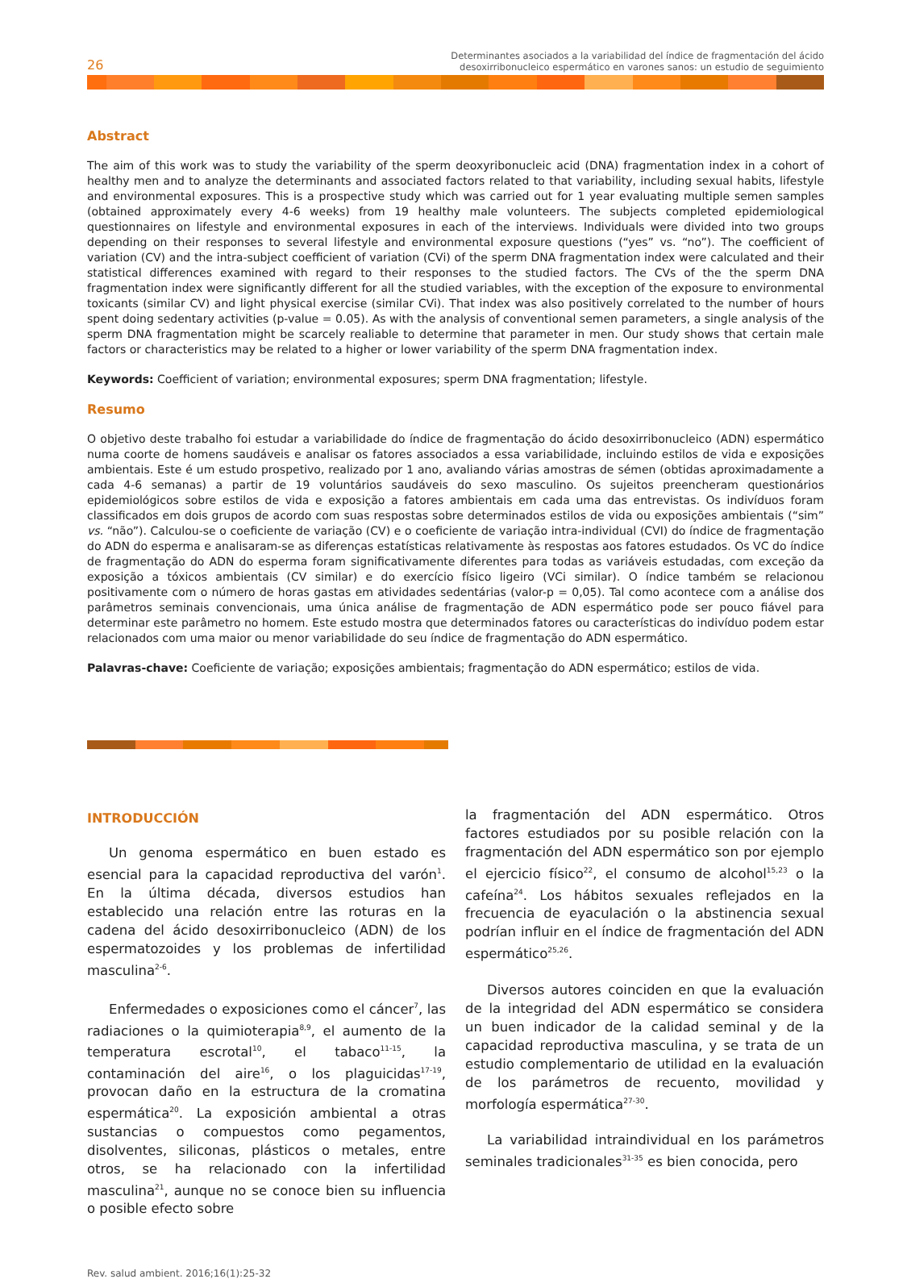26
Determinantes asociados a la variabilidad del índice de fragmentación del ácido
desoxirribonucleico espermático en varones sanos: un estudio de seguimiento
Abstract
The aim of this work was to study the variability of the sperm deoxyribonucleic acid (DNA) fragmentation index in a cohort of healthy men and to analyze the determinants and associated factors related to that variability, including sexual habits, lifestyle and environmental exposures. This is a prospective study which was carried out for 1 year evaluating multiple semen samples (obtained approximately every 4-6 weeks) from 19 healthy male volunteers. The subjects completed epidemiological questionnaires on lifestyle and environmental exposures in each of the interviews. Individuals were divided into two groups depending on their responses to several lifestyle and environmental exposure questions (“yes” vs. “no”). The coefficient of variation (CV) and the intra-subject coefficient of variation (CVi) of the sperm DNA fragmentation index were calculated and their statistical differences examined with regard to their responses to the studied factors. The CVs of the the sperm DNA fragmentation index were significantly different for all the studied variables, with the exception of the exposure to environmental toxicants (similar CV) and light physical exercise (similar CVi). That index was also positively correlated to the number of hours spent doing sedentary activities (p-value = 0.05). As with the analysis of conventional semen parameters, a single analysis of the sperm DNA fragmentation might be scarcely realiable to determine that parameter in men. Our study shows that certain male factors or characteristics may be related to a higher or lower variability of the sperm DNA fragmentation index.
Keywords: Coefficient of variation; environmental exposures; sperm DNA fragmentation; lifestyle.
Resumo
O objetivo deste trabalho foi estudar a variabilidade do índice de fragmentação do ácido desoxirribonucleico (ADN) espermático numa coorte de homens saudáveis e analisar os fatores associados a essa variabilidade, incluindo estilos de vida e exposições ambientais. Este é um estudo prospetivo, realizado por 1 ano, avaliando várias amostras de sémen (obtidas aproximadamente a cada 4-6 semanas) a partir de 19 voluntários saudáveis do sexo masculino. Os sujeitos preencheram questionários epidemiológicos sobre estilos de vida e exposição a fatores ambientais em cada uma das entrevistas. Os indivíduos foram classificados em dois grupos de acordo com suas respostas sobre determinados estilos de vida ou exposições ambientais (“sim” vs. “não”). Calculou-se o coeficiente de variação (CV) e o coeficiente de variação intra-individual (CVI) do índice de fragmentação do ADN do esperma e analisaram-se as diferenças estatísticas relativamente às respostas aos fatores estudados. Os VC do índice de fragmentação do ADN do esperma foram significativamente diferentes para todas as variáveis estudadas, com exceção da exposição a tóxicos ambientais (CV similar) e do exercício físico ligeiro (VCi similar). O índice também se relacionou positivamente com o número de horas gastas em atividades sedentárias (valor-p = 0,05). Tal como acontece com a análise dos parâmetros seminais convencionais, uma única análise de fragmentação de ADN espermático pode ser pouco fiável para determinar este parâmetro no homem. Este estudo mostra que determinados fatores ou características do indivíduo podem estar relacionados com uma maior ou menor variabilidade do seu índice de fragmentação do ADN espermático.
Palavras-chave: Coeficiente de variação; exposições ambientais; fragmentação do ADN espermático; estilos de vida.
INTRODUCCIÓN
Un genoma espermático en buen estado es esencial para la capacidad reproductiva del varón<sup>1</sup>. En la última década, diversos estudios han establecido una relación entre las roturas en la cadena del ácido desoxirribonucleico (ADN) de los espermatozoides y los problemas de infertilidad masculina<sup>2-6</sup>.
Enfermedades o exposiciones como el cáncer<sup>7</sup>, las radiaciones o la quimioterapia<sup>8,9</sup>, el aumento de la temperatura escrotal<sup>10</sup>, el tabaco<sup>11-15</sup>, la contaminación del aire<sup>16</sup>, o los plaguicidas<sup>17-19</sup>, provocan daño en la estructura de la cromatina espermática<sup>20</sup>. La exposición ambiental a otras sustancias o compuestos como pegamentos, disolventes, siliconas, plásticos o metales, entre otros, se ha relacionado con la infertilidad masculina<sup>21</sup>, aunque no se conoce bien su influencia o posible efecto sobre
la fragmentación del ADN espermático. Otros factores estudiados por su posible relación con la fragmentación del ADN espermático son por ejemplo el ejercicio físico<sup>22</sup>, el consumo de alcohol<sup>15,23</sup> o la cafeína<sup>24</sup>. Los hábitos sexuales reflejados en la frecuencia de eyaculación o la abstinencia sexual podrían influir en el índice de fragmentación del ADN espermático<sup>25,26</sup>.
Diversos autores coinciden en que la evaluación de la integridad del ADN espermático se considera un buen indicador de la calidad seminal y de la capacidad reproductiva masculina, y se trata de un estudio complementario de utilidad en la evaluación de los parámetros de recuento, movilidad y morfología espermática<sup>27-30</sup>.
La variabilidad intraindividual en los parámetros seminales tradicionales<sup>31-35</sup> es bien conocida, pero
Rev. salud ambient. 2016;16(1):25-32